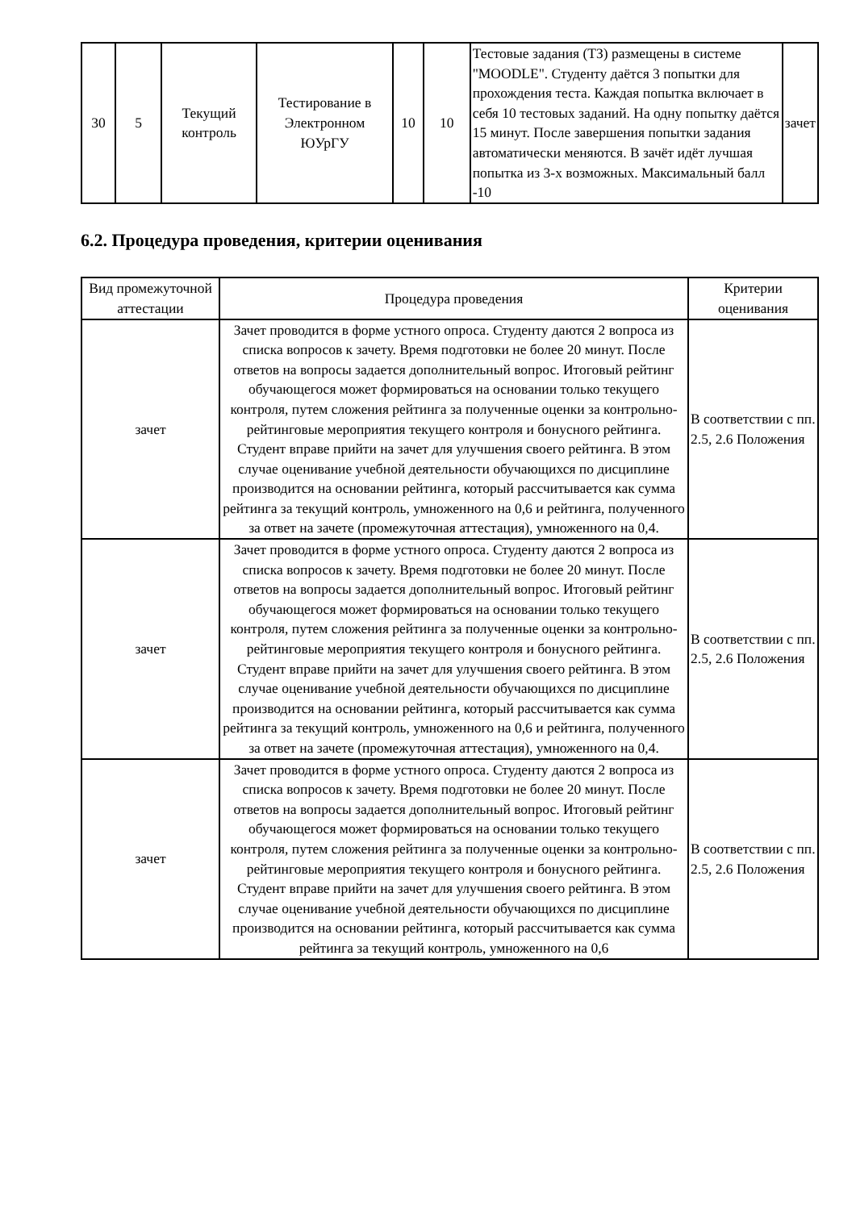| 30 | 5 | Текущий контроль | Тестирование в Электронном ЮУрГУ | 10 | 10 | Тестовые задания (ТЗ) размещены в системе "MOODLE". Студенту даётся 3 попытки для прохождения теста. Каждая попытка включает в себя 10 тестовых заданий. На одну попытку даётся 15 минут. После завершения попытки задания автоматически меняются. В зачёт идёт лучшая попытка из 3-х возможных. Максимальный балл -10 | зачет |
6.2. Процедура проведения, критерии оценивания
| Вид промежуточной аттестации | Процедура проведения | Критерии оценивания |
| --- | --- | --- |
| зачет | Зачет проводится в форме устного опроса. Студенту даются 2 вопроса из списка вопросов к зачету. Время подготовки не более 20 минут. После ответов на вопросы задается дополнительный вопрос. Итоговый рейтинг обучающегося может формироваться на основании только текущего контроля, путем сложения рейтинга за полученные оценки за контрольно-рейтинговые мероприятия текущего контроля и бонусного рейтинга. Студент вправе прийти на зачет для улучшения своего рейтинга. В этом случае оценивание учебной деятельности обучающихся по дисциплине производится на основании рейтинга, который рассчитывается как сумма рейтинга за текущий контроль, умноженного на 0,6 и рейтинга, полученного за ответ на зачете (промежуточная аттестация), умноженного на 0,4. | В соответствии с пп. 2.5, 2.6 Положения |
| зачет | Зачет проводится в форме устного опроса. Студенту даются 2 вопроса из списка вопросов к зачету. Время подготовки не более 20 минут. После ответов на вопросы задается дополнительный вопрос. Итоговый рейтинг обучающегося может формироваться на основании только текущего контроля, путем сложения рейтинга за полученные оценки за контрольно-рейтинговые мероприятия текущего контроля и бонусного рейтинга. Студент вправе прийти на зачет для улучшения своего рейтинга. В этом случае оценивание учебной деятельности обучающихся по дисциплине производится на основании рейтинга, который рассчитывается как сумма рейтинга за текущий контроль, умноженного на 0,6 и рейтинга, полученного за ответ на зачете (промежуточная аттестация), умноженного на 0,4. | В соответствии с пп. 2.5, 2.6 Положения |
| зачет | Зачет проводится в форме устного опроса. Студенту даются 2 вопроса из списка вопросов к зачету. Время подготовки не более 20 минут. После ответов на вопросы задается дополнительный вопрос. Итоговый рейтинг обучающегося может формироваться на основании только текущего контроля, путем сложения рейтинга за полученные оценки за контрольно-рейтинговые мероприятия текущего контроля и бонусного рейтинга. Студент вправе прийти на зачет для улучшения своего рейтинга. В этом случае оценивание учебной деятельности обучающихся по дисциплине производится на основании рейтинга, который рассчитывается как сумма рейтинга за текущий контроль, умноженного на 0,6 | В соответствии с пп. 2.5, 2.6 Положения |